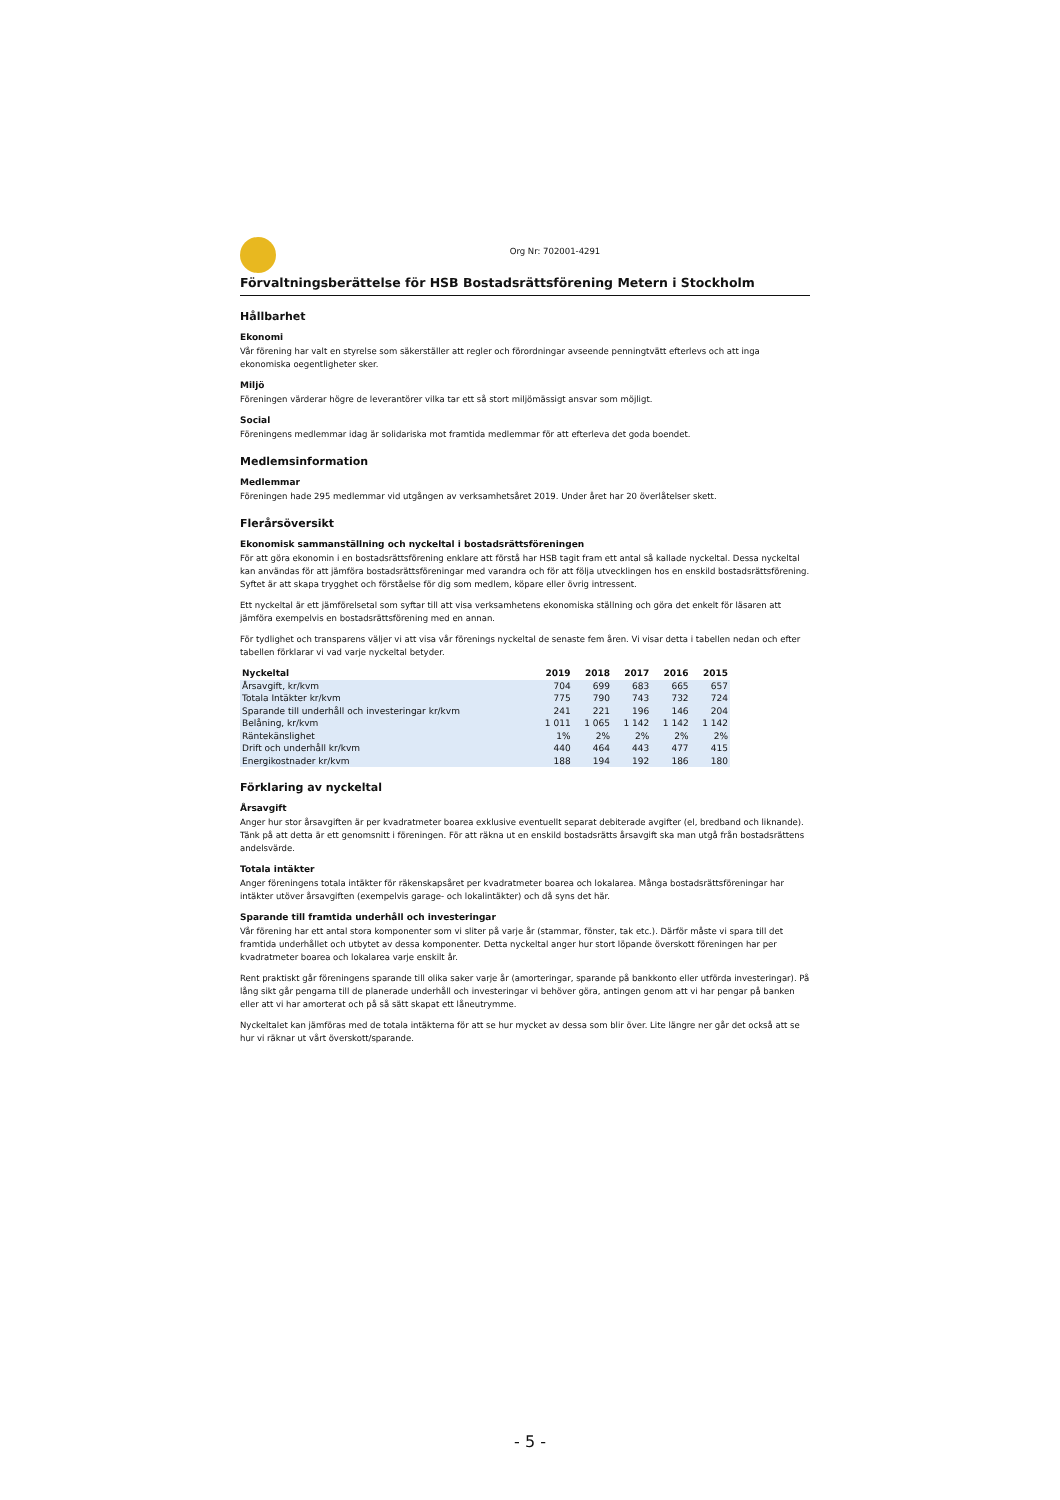Org Nr: 702001-4291
Förvaltningsberättelse för HSB Bostadsrättsförening Metern i Stockholm
Hållbarhet
Ekonomi
Vår förening har valt en styrelse som säkerställer att regler och förordningar avseende penningtvätt efterlevs och att inga ekonomiska oegentligheter sker.
Miljö
Föreningen värderar högre de leverantörer vilka tar ett så stort miljömässigt ansvar som möjligt.
Social
Föreningens medlemmar idag är solidariska mot framtida medlemmar för att efterleva det goda boendet.
Medlemsinformation
Medlemmar
Föreningen hade 295 medlemmar vid utgången av verksamhetsåret 2019. Under året har 20 överlåtelser skett.
Flerårsöversikt
Ekonomisk sammanställning och nyckeltal i bostadsrättsföreningen
För att göra ekonomin i en bostadsrättsförening enklare att förstå har HSB tagit fram ett antal så kallade nyckeltal. Dessa nyckeltal kan användas för att jämföra bostadsrättsföreningar med varandra och för att följa utvecklingen hos en enskild bostadsrättsförening. Syftet är att skapa trygghet och förståelse för dig som medlem, köpare eller övrig intressent.
Ett nyckeltal är ett jämförelsetal som syftar till att visa verksamhetens ekonomiska ställning och göra det enkelt för läsaren att jämföra exempelvis en bostadsrättsförening med en annan.
För tydlighet och transparens väljer vi att visa vår förenings nyckeltal de senaste fem åren. Vi visar detta i tabellen nedan och efter tabellen förklarar vi vad varje nyckeltal betyder.
| Nyckeltal | 2019 | 2018 | 2017 | 2016 | 2015 |
| --- | --- | --- | --- | --- | --- |
| Årsavgift, kr/kvm | 704 | 699 | 683 | 665 | 657 |
| Totala Intäkter kr/kvm | 775 | 790 | 743 | 732 | 724 |
| Sparande till underhåll och investeringar kr/kvm | 241 | 221 | 196 | 146 | 204 |
| Belåning, kr/kvm | 1 011 | 1 065 | 1 142 | 1 142 | 1 142 |
| Räntekänslighet | 1% | 2% | 2% | 2% | 2% |
| Drift och underhåll kr/kvm | 440 | 464 | 443 | 477 | 415 |
| Energikostnader kr/kvm | 188 | 194 | 192 | 186 | 180 |
Förklaring av nyckeltal
Årsavgift
Anger hur stor årsavgiften är per kvadratmeter boarea exklusive eventuellt separat debiterade avgifter (el, bredband och liknande). Tänk på att detta är ett genomsnitt i föreningen. För att räkna ut en enskild bostadsrätts årsavgift ska man utgå från bostadsrättens andelsvärde.
Totala intäkter
Anger föreningens totala intäkter för räkenskapsåret per kvadratmeter boarea och lokalarea. Många bostadsrättsföreningar har intäkter utöver årsavgiften (exempelvis garage- och lokalintäkter) och då syns det här.
Sparande till framtida underhåll och investeringar
Vår förening har ett antal stora komponenter som vi sliter på varje år (stammar, fönster, tak etc.). Därför måste vi spara till det framtida underhållet och utbytet av dessa komponenter. Detta nyckeltal anger hur stort löpande överskott föreningen har per kvadratmeter boarea och lokalarea varje enskilt år.
Rent praktiskt går föreningens sparande till olika saker varje år (amorteringar, sparande på bankkonto eller utförda investeringar). På lång sikt går pengarna till de planerade underhåll och investeringar vi behöver göra, antingen genom att vi har pengar på banken eller att vi har amorterat och på så sätt skapat ett låneutrymme.
Nyckeltalet kan jämföras med de totala intäkterna för att se hur mycket av dessa som blir över. Lite längre ner går det också att se hur vi räknar ut vårt överskott/sparande.
- 5 -